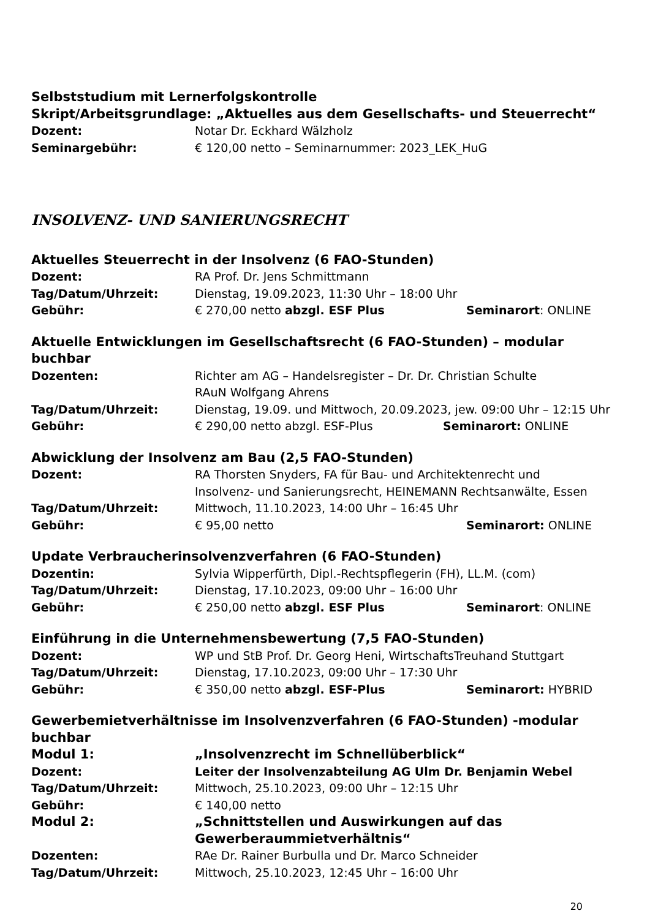Selbststudium mit Lernerfolgskontrolle
Skript/Arbeitsgrundlage: „Aktuelles aus dem Gesellschafts- und Steuerrecht“
Dozent: Notar Dr. Eckhard Wälzholz
Seminargebühr: € 120,00 netto – Seminarnummer: 2023_LEK_HuG
INSOLVENZ- UND SANIERUNGSRECHT
Aktuelles Steuerrecht in der Insolvenz (6 FAO-Stunden)
Dozent: RA Prof. Dr. Jens Schmittmann
Tag/Datum/Uhrzeit: Dienstag, 19.09.2023, 11:30 Uhr – 18:00 Uhr
Gebühr: € 270,00 netto abzgl. ESF Plus Seminarort: ONLINE
Aktuelle Entwicklungen im Gesellschaftsrecht (6 FAO-Stunden) – modular buchbar
Dozenten: Richter am AG – Handelsregister – Dr. Dr. Christian Schulte
RAuN Wolfgang Ahrens
Tag/Datum/Uhrzeit: Dienstag, 19.09. und Mittwoch, 20.09.2023, jew. 09:00 Uhr – 12:15 Uhr
Gebühr: € 290,00 netto abzgl. ESF-Plus Seminarort: ONLINE
Abwicklung der Insolvenz am Bau (2,5 FAO-Stunden)
Dozent: RA Thorsten Snyders, FA für Bau- und Architektenrecht und
Insolvenz- und Sanierungsrecht, HEINEMANN Rechtsanwälte, Essen
Tag/Datum/Uhrzeit: Mittwoch, 11.10.2023, 14:00 Uhr – 16:45 Uhr
Gebühr: € 95,00 netto Seminarort: ONLINE
Update Verbraucherinsolvenzverfahren (6 FAO-Stunden)
Dozentin: Sylvia Wipperfürth, Dipl.-Rechtspflegerin (FH), LL.M. (com)
Tag/Datum/Uhrzeit: Dienstag, 17.10.2023, 09:00 Uhr – 16:00 Uhr
Gebühr: € 250,00 netto abzgl. ESF Plus Seminarort: ONLINE
Einführung in die Unternehmensbewertung (7,5 FAO-Stunden)
Dozent: WP und StB Prof. Dr. Georg Heni, WirtschaftsTreuhand Stuttgart
Tag/Datum/Uhrzeit: Dienstag, 17.10.2023, 09:00 Uhr – 17:30 Uhr
Gebühr: € 350,00 netto abzgl. ESF-Plus Seminarort: HYBRID
Gewerbemietverhältnisse im Insolvenzverfahren (6 FAO-Stunden) -modular buchbar
Modul 1: „Insolvenzrecht im Schnellüberblick“
Dozent: Leiter der Insolvenzabteilung AG Ulm Dr. Benjamin Webel
Tag/Datum/Uhrzeit: Mittwoch, 25.10.2023, 09:00 Uhr – 12:15 Uhr
Gebühr: € 140,00 netto
Modul 2: „Schnittstellen und Auswirkungen auf das
Gewerberaummietverhältnis“
Dozenten: RAe Dr. Rainer Burbulla und Dr. Marco Schneider
Tag/Datum/Uhrzeit: Mittwoch, 25.10.2023, 12:45 Uhr – 16:00 Uhr
20